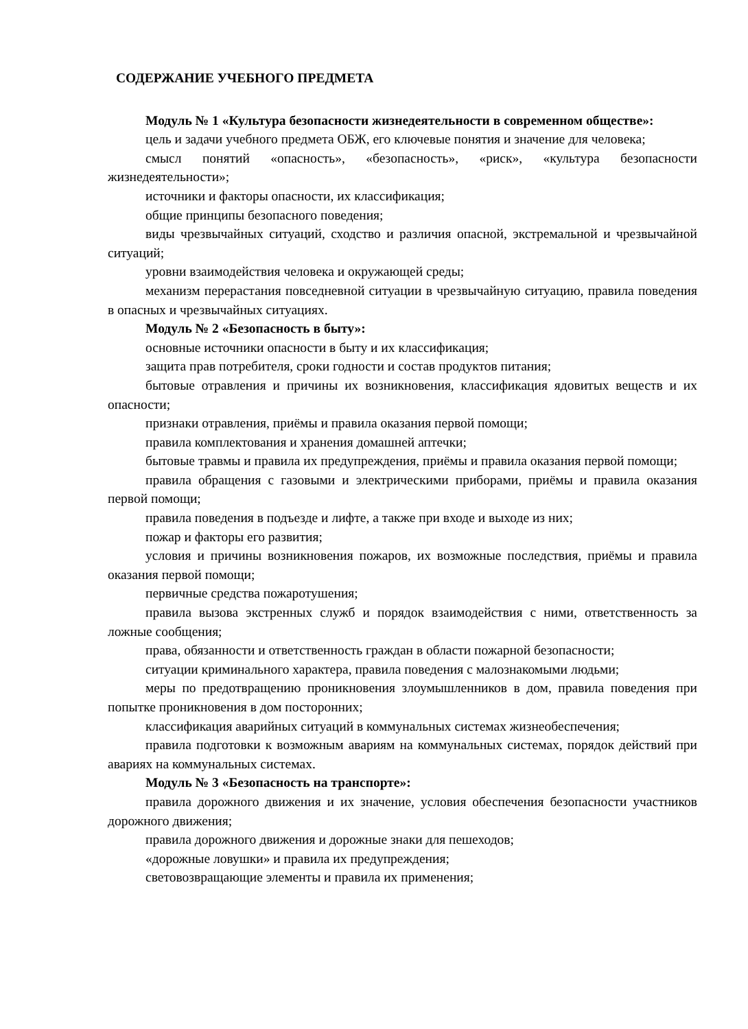СОДЕРЖАНИЕ УЧЕБНОГО ПРЕДМЕТА
Модуль № 1 «Культура безопасности жизнедеятельности в современном обществе»:
цель и задачи учебного предмета ОБЖ, его ключевые понятия и значение для человека;
смысл понятий «опасность», «безопасность», «риск», «культура безопасности жизнедеятельности»;
источники и факторы опасности, их классификация;
общие принципы безопасного поведения;
виды чрезвычайных ситуаций, сходство и различия опасной, экстремальной и чрезвычайной ситуаций;
уровни взаимодействия человека и окружающей среды;
механизм перерастания повседневной ситуации в чрезвычайную ситуацию, правила поведения в опасных и чрезвычайных ситуациях.
Модуль № 2 «Безопасность в быту»:
основные источники опасности в быту и их классификация;
защита прав потребителя, сроки годности и состав продуктов питания;
бытовые отравления и причины их возникновения, классификация ядовитых веществ и их опасности;
признаки отравления, приёмы и правила оказания первой помощи;
правила комплектования и хранения домашней аптечки;
бытовые травмы и правила их предупреждения, приёмы и правила оказания первой помощи;
правила обращения с газовыми и электрическими приборами, приёмы и правила оказания первой помощи;
правила поведения в подъезде и лифте, а также при входе и выходе из них;
пожар и факторы его развития;
условия и причины возникновения пожаров, их возможные последствия, приёмы и правила оказания первой помощи;
первичные средства пожаротушения;
правила вызова экстренных служб и порядок взаимодействия с ними, ответственность за ложные сообщения;
права, обязанности и ответственность граждан в области пожарной безопасности;
ситуации криминального характера, правила поведения с малознакомыми людьми;
меры по предотвращению проникновения злоумышленников в дом, правила поведения при попытке проникновения в дом посторонних;
классификация аварийных ситуаций в коммунальных системах жизнеобеспечения;
правила подготовки к возможным авариям на коммунальных системах, порядок действий при авариях на коммунальных системах.
Модуль № 3 «Безопасность на транспорте»:
правила дорожного движения и их значение, условия обеспечения безопасности участников дорожного движения;
правила дорожного движения и дорожные знаки для пешеходов;
«дорожные ловушки» и правила их предупреждения;
световозвращающие элементы и правила их применения;